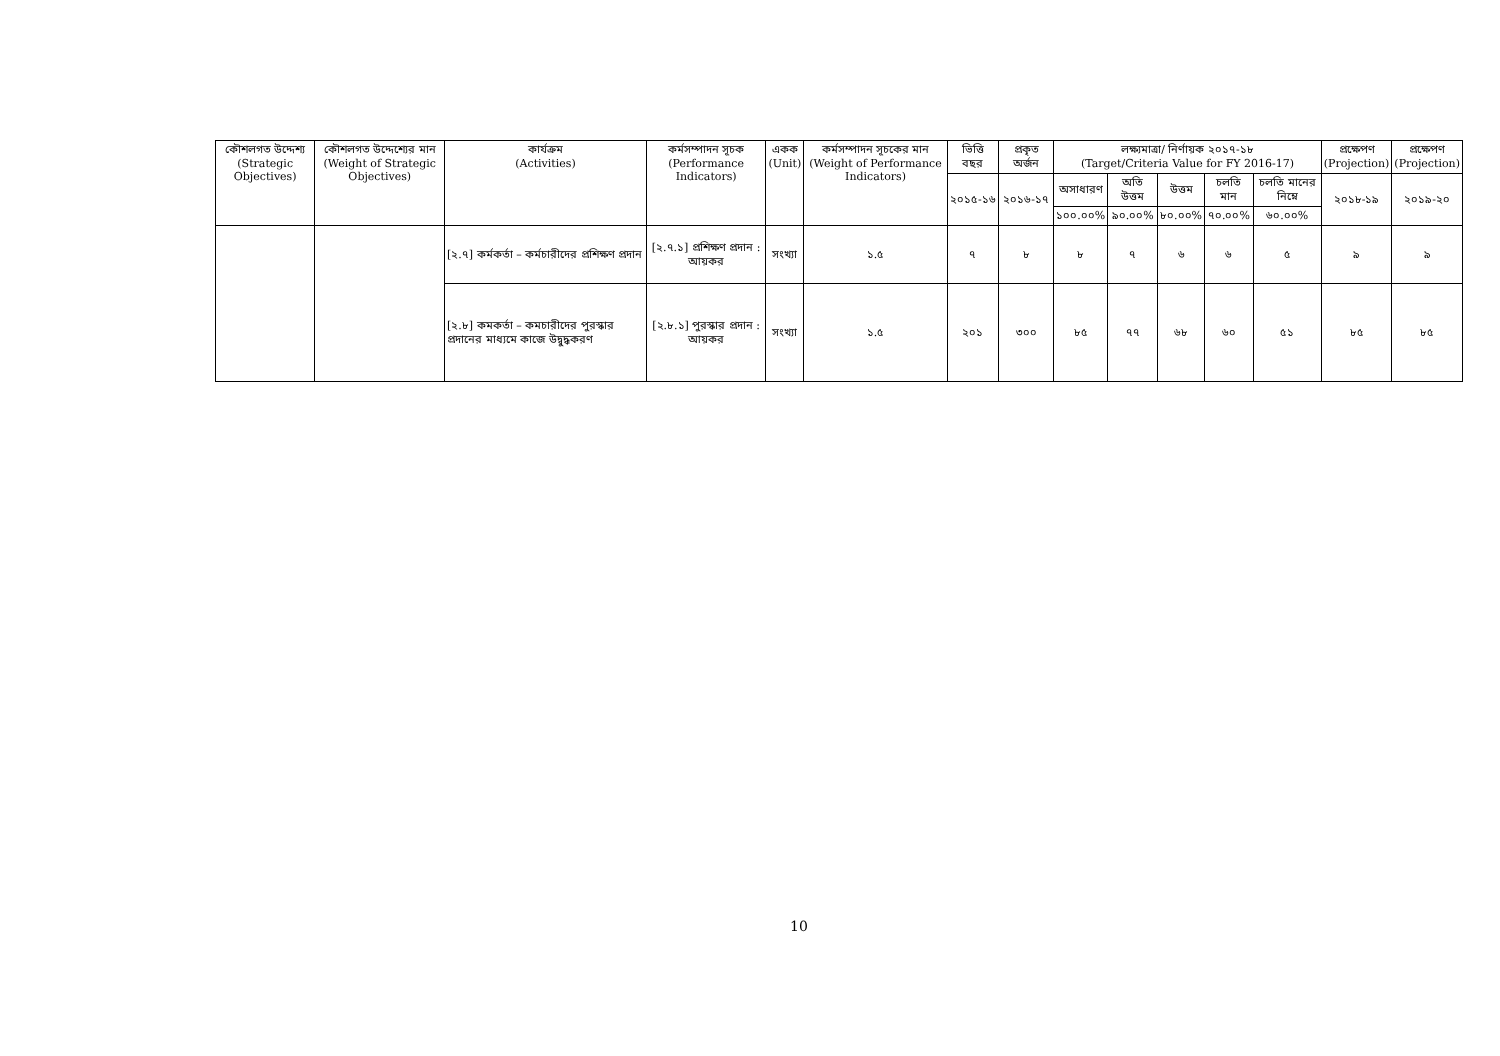| কৌশলগত উদ্দেশ্য (Strategic Objectives) | কৌশলগত উদ্দেশ্যের মান (Weight of Strategic Objectives) | কার্যক্রম (Activities) | কর্মসম্পাদন সূচক (Performance Indicators) | একক (Unit) | কর্মসম্পাদন সূচকের মান (Weight of Performance Indicators) | ভিত্তি বছর | প্রকৃত অর্জন | লক্ষ্যমাত্রা/ নির্ণায়ক ২০১৭-১৮ (Target/Criteria Value for FY 2016-17) | | | | | প্রক্ষেপণ (Projection) | প্রক্ষেপণ (Projection) |
| --- | --- | --- | --- | --- | --- | --- | --- | --- | --- | --- | --- | --- | --- | --- |
| | | | | | | ২০১৫-১৬ | ২০১৬-১৭ | অসাধারণ | অতি উত্তম | উত্তম | চলতি মান | চলতি মানের নিম্নে | ২০১৮-১৯ | ২০১৯-২০ |
| | | | | | | | | ১০০.০০% | ৯০.০০% | ৮০.০০% | ৭০.০০% | ৬০.০০% | | |
| | | [২.৭] কর্মকর্তা – কর্মচারীদের প্রশিক্ষণ প্রদান | [২.৭.১] প্রশিক্ষণ প্রদান : আয়কর | সংখ্যা | ১.৫ | ৭ | ৮ | ৮ | ৭ | ৬ | ৬ | ৫ | ৯ | ৯ |
| | | [২.৮] কমকর্তা – কমচারীদের পুরস্কার প্রদানের মাধ্যমে কাজে উদ্বুদ্ধকরণ | [২.৮.১] পুরস্কার প্রদান : আয়কর | সংখ্যা | ১.৫ | ২০১ | ৩০০ | ৮৫ | ৭৭ | ৬৮ | ৬০ | ৫১ | ৮৫ | ৮৫ |
10